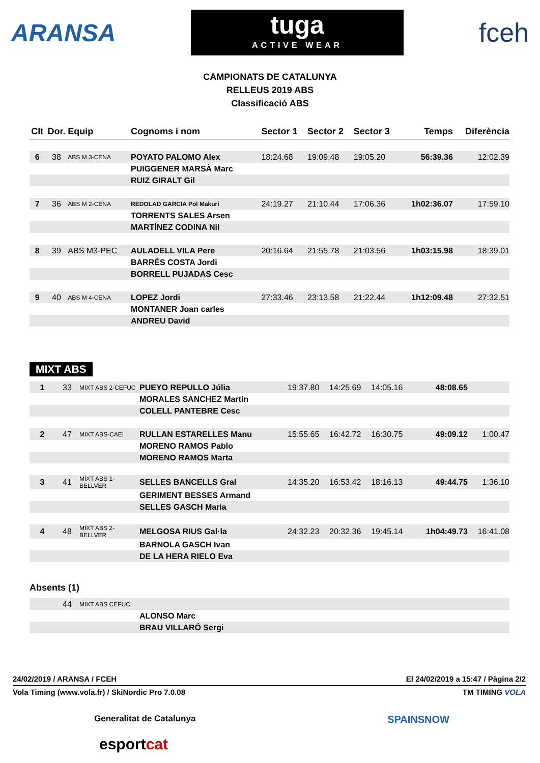ARANSA
tuga
ACTIVE WEAR
fceh
CAMPIONATS DE CATALUNYA
RELLEUS 2019 ABS
Classificació ABS
| Clt | Dor. | Equip | Cognoms i nom | Sector 1 | Sector 2 | Sector 3 | Temps | Diferència |
| --- | --- | --- | --- | --- | --- | --- | --- | --- |
| 6 | 38 | ABS M 3-CENA | POYATO PALOMO Alex | 18:24.68 | 19:09.48 | 19:05.20 | 56:39.36 | 12:02.39 |
| | | | PUIGGENER MARSÀ Marc | | | | | |
| | | | RUIZ GIRALT Gil | | | | | |
| 7 | 36 | ABS M 2-CENA | REDOLAD GARCIA Pol Makuri | 24:19.27 | 21:10.44 | 17:06.36 | 1h02:36.07 | 17:59.10 |
| | | | TORRENTS SALES Arsen | | | | | |
| | | | MARTÍNEZ CODINA Nil | | | | | |
| 8 | 39 | ABS M3-PEC | AULADELL VILA Pere | 20:16.64 | 21:55.78 | 21:03.56 | 1h03:15.98 | 18:39.01 |
| | | | BARRÉS COSTA Jordi | | | | | |
| | | | BORRELL PUJADAS Cesc | | | | | |
| 9 | 40 | ABS M 4-CENA | LOPEZ Jordi | 27:33.46 | 23:13.58 | 21:22.44 | 1h12:09.48 | 27:32.51 |
| | | | MONTANER Joan carles | | | | | |
| | | | ANDREU David | | | | | |
MIXT ABS
| 1 | 33 | MIXT ABS 2-CEFUC | PUEYO REPULLO Júlia | 19:37.80 | 14:25.69 | 14:05.16 | 48:08.65 | |
| | | | MORALES SANCHEZ Martin | | | | | |
| | | | COLELL PANTEBRE Cesc | | | | | |
| 2 | 47 | MIXT ABS-CAEI | RULLAN ESTARELLES Manu | 15:55.65 | 16:42.72 | 16:30.75 | 49:09.12 | 1:00.47 |
| | | | MORENO RAMOS Pablo | | | | | |
| | | | MORENO RAMOS Marta | | | | | |
| 3 | 41 | MIXT ABS 1-BELLVER | SELLES BANCELLS Gral | 14:35.20 | 16:53.42 | 18:16.13 | 49:44.75 | 1:36.10 |
| | | | GERIMENT BESSES Armand | | | | | |
| | | | SELLES GASCH Maria | | | | | |
| 4 | 48 | MIXT ABS 2-BELLVER | MELGOSA RIUS Gal·la | 24:32.23 | 20:32.36 | 19:45.14 | 1h04:49.73 | 16:41.08 |
| | | | BARNOLA GASCH Ivan | | | | | |
| | | | DE LA HERA RIELO Eva | | | | | |
Absents (1)
| | 44 | MIXT ABS CEFUC | |
| | | | ALONSO Marc |
| | | | BRAU VILLARÓ Sergi |
24/02/2019 / ARANSA / FCEH El 24/02/2019 a 15:47 / Pàgina 2/2
Vola Timing (www.vola.fr) / SkiNordic Pro 7.0.08 TM TIMING VOLA
Generalitat de Catalunya SPAINSNOW
esport cat